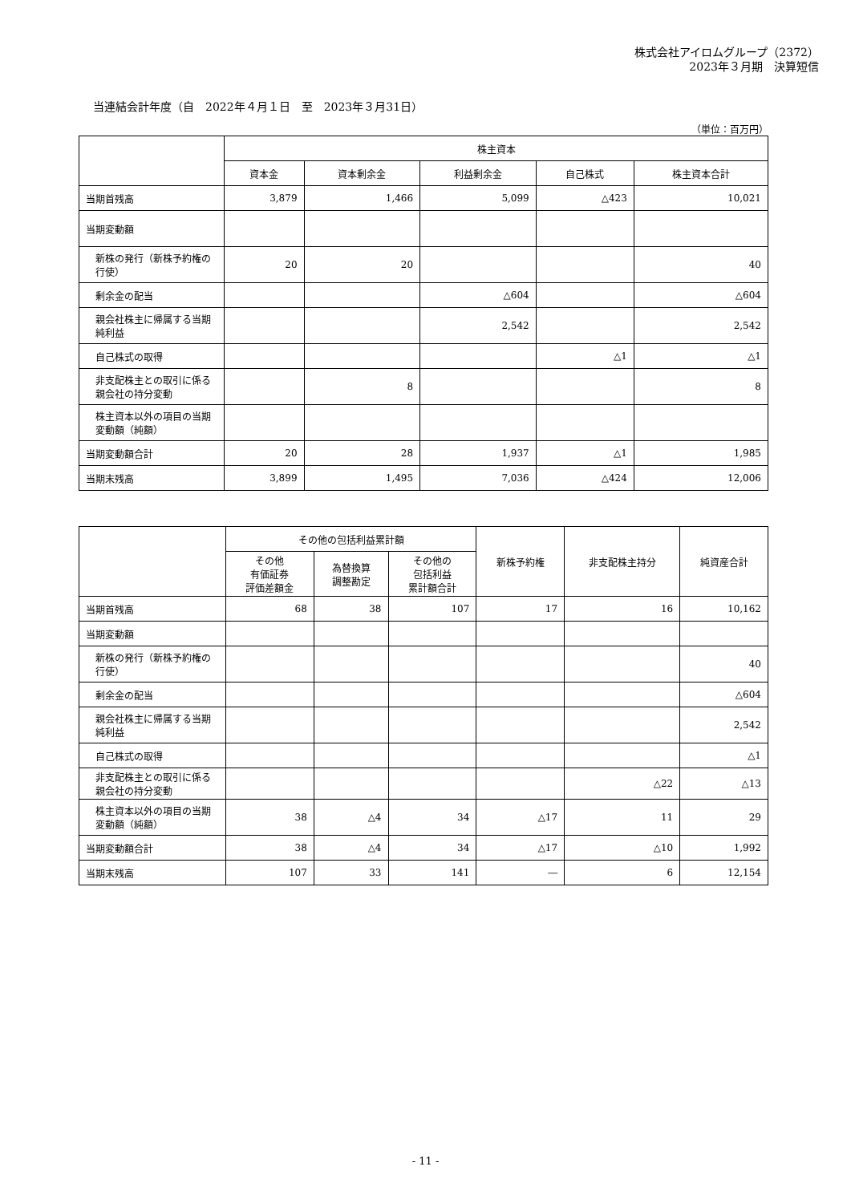株式会社アイロムグループ（2372）
2023年３月期　決算短信
当連結会計年度（自　2022年４月１日　至　2023年３月31日）
（単位：百万円）
| | 株主資本 | | | | |
| --- | --- | --- | --- | --- | --- |
| | 資本金 | 資本剰余金 | 利益剰余金 | 自己株式 | 株主資本合計 |
| 当期首残高 | 3,879 | 1,466 | 5,099 | △423 | 10,021 |
| 当期変動額 | | | | | |
| 新株の発行（新株予約権の行使） | 20 | 20 | | | 40 |
| 剰余金の配当 | | | △604 | | △604 |
| 親会社株主に帰属する当期純利益 | | | 2,542 | | 2,542 |
| 自己株式の取得 | | | | △1 | △1 |
| 非支配株主との取引に係る親会社の持分変動 | | 8 | | | 8 |
| 株主資本以外の項目の当期変動額（純額） | | | | | |
| 当期変動額合計 | 20 | 28 | 1,937 | △1 | 1,985 |
| 当期末残高 | 3,899 | 1,495 | 7,036 | △424 | 12,006 |
| | その他の包括利益累計額 | | | 新株予約権 | 非支配株主持分 | 純資産合計 |
| --- | --- | --- | --- | --- | --- | --- |
| | その他 有価証券 評価差額金 | 為替換算 調整勘定 | その他の 包括利益 累計額合計 | | | |
| 当期首残高 | 68 | 38 | 107 | 17 | 16 | 10,162 |
| 当期変動額 | | | | | | |
| 新株の発行（新株予約権の行使） | | | | | | 40 |
| 剰余金の配当 | | | | | | △604 |
| 親会社株主に帰属する当期純利益 | | | | | | 2,542 |
| 自己株式の取得 | | | | | | △1 |
| 非支配株主との取引に係る親会社の持分変動 | | | | | △22 | △13 |
| 株主資本以外の項目の当期変動額（純額） | 38 | △4 | 34 | △17 | 11 | 29 |
| 当期変動額合計 | 38 | △4 | 34 | △17 | △10 | 1,992 |
| 当期末残高 | 107 | 33 | 141 | ― | 6 | 12,154 |
- 11 -